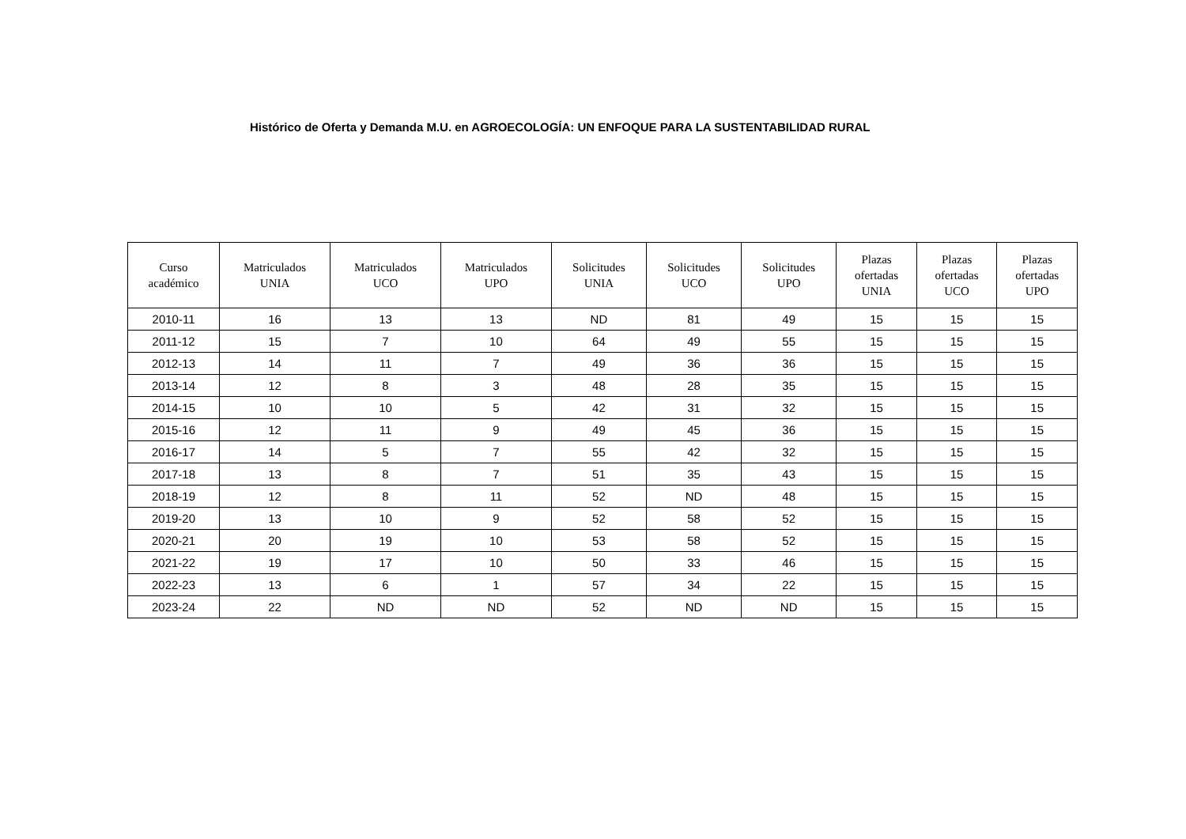Histórico de Oferta y Demanda M.U. en AGROECOLOGÍA: UN ENFOQUE PARA LA SUSTENTABILIDAD RURAL
| Curso académico | Matriculados UNIA | Matriculados UCO | Matriculados UPO | Solicitudes UNIA | Solicitudes UCO | Solicitudes UPO | Plazas ofertadas UNIA | Plazas ofertadas UCO | Plazas ofertadas UPO |
| --- | --- | --- | --- | --- | --- | --- | --- | --- | --- |
| 2010-11 | 16 | 13 | 13 | ND | 81 | 49 | 15 | 15 | 15 |
| 2011-12 | 15 | 7 | 10 | 64 | 49 | 55 | 15 | 15 | 15 |
| 2012-13 | 14 | 11 | 7 | 49 | 36 | 36 | 15 | 15 | 15 |
| 2013-14 | 12 | 8 | 3 | 48 | 28 | 35 | 15 | 15 | 15 |
| 2014-15 | 10 | 10 | 5 | 42 | 31 | 32 | 15 | 15 | 15 |
| 2015-16 | 12 | 11 | 9 | 49 | 45 | 36 | 15 | 15 | 15 |
| 2016-17 | 14 | 5 | 7 | 55 | 42 | 32 | 15 | 15 | 15 |
| 2017-18 | 13 | 8 | 7 | 51 | 35 | 43 | 15 | 15 | 15 |
| 2018-19 | 12 | 8 | 11 | 52 | ND | 48 | 15 | 15 | 15 |
| 2019-20 | 13 | 10 | 9 | 52 | 58 | 52 | 15 | 15 | 15 |
| 2020-21 | 20 | 19 | 10 | 53 | 58 | 52 | 15 | 15 | 15 |
| 2021-22 | 19 | 17 | 10 | 50 | 33 | 46 | 15 | 15 | 15 |
| 2022-23 | 13 | 6 | 1 | 57 | 34 | 22 | 15 | 15 | 15 |
| 2023-24 | 22 | ND | ND | 52 | ND | ND | 15 | 15 | 15 |